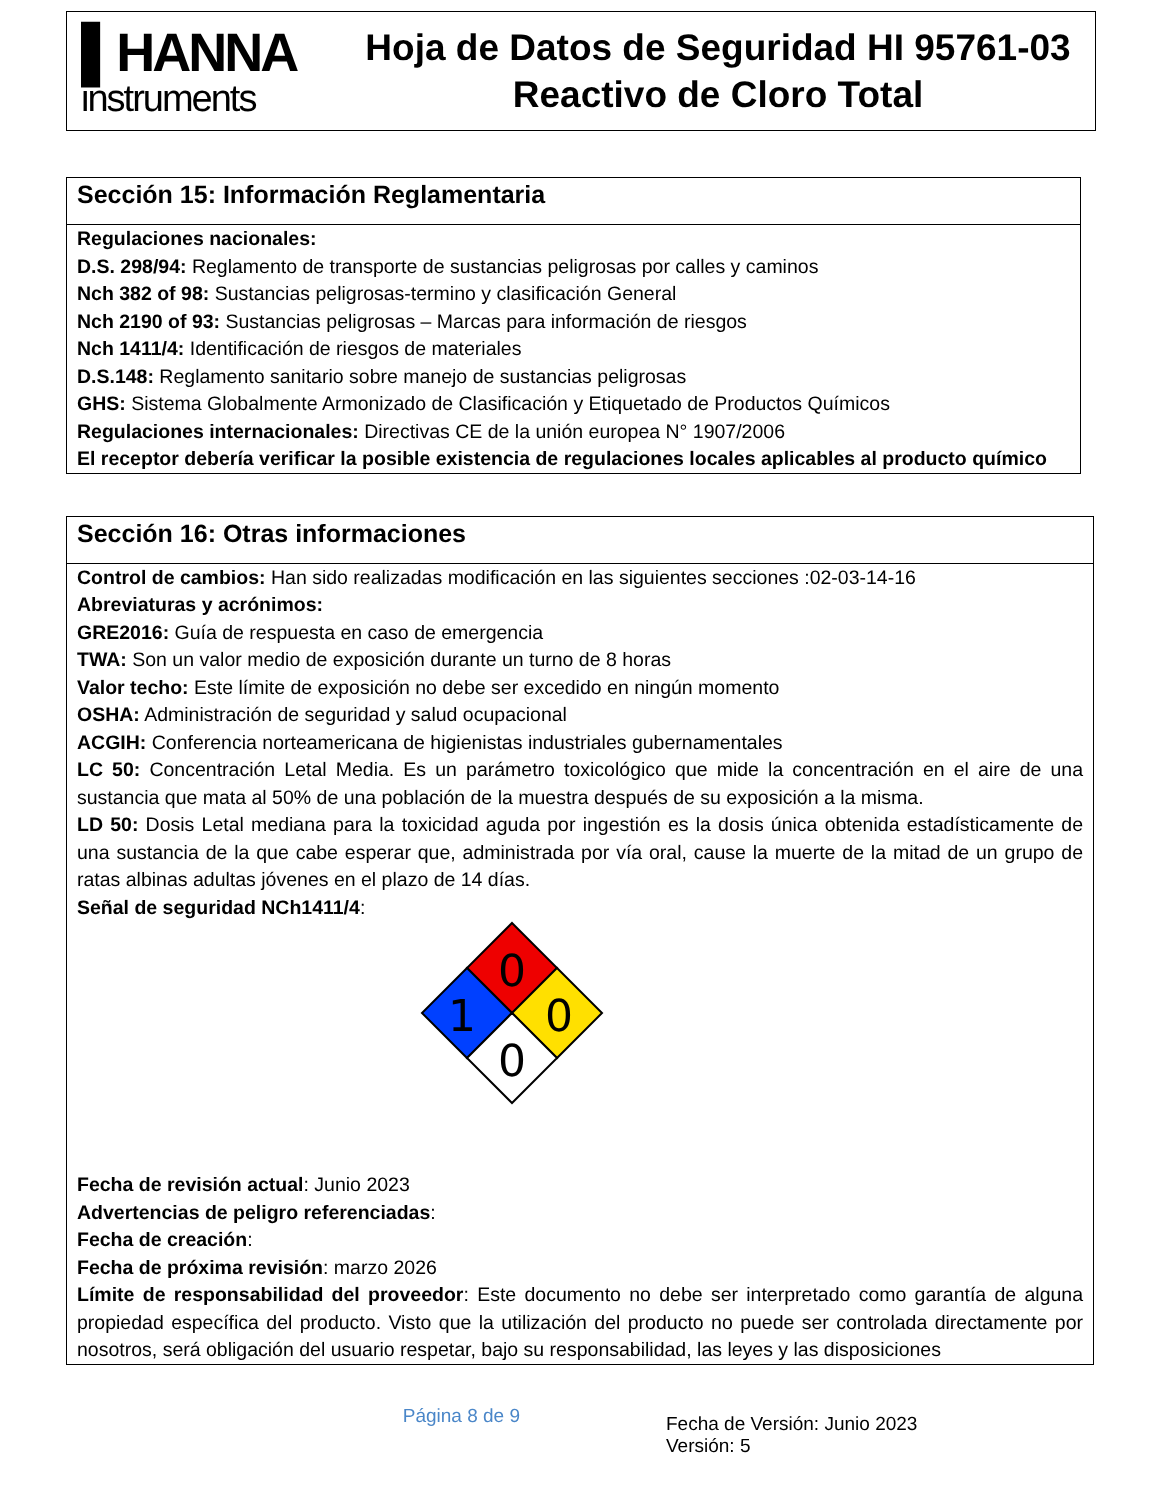▌HANNA
instruments
Hoja de Datos de Seguridad HI 95761-03
Reactivo de Cloro Total
Sección 15: Información Reglamentaria
Regulaciones nacionales:
D.S. 298/94: Reglamento de transporte de sustancias peligrosas por calles y caminos
Nch 382 of 98: Sustancias peligrosas-termino y clasificación General
Nch 2190 of 93: Sustancias peligrosas – Marcas para información de riesgos
Nch 1411/4: Identificación de riesgos de materiales
D.S.148: Reglamento sanitario sobre manejo de sustancias peligrosas
GHS: Sistema Globalmente Armonizado de Clasificación y Etiquetado de Productos Químicos
Regulaciones internacionales: Directivas CE de la unión europea N° 1907/2006
El receptor debería verificar la posible existencia de regulaciones locales aplicables al producto químico
Sección 16: Otras informaciones
Control de cambios: Han sido realizadas modificación en las siguientes secciones :02-03-14-16
Abreviaturas y acrónimos:
GRE2016: Guía de respuesta en caso de emergencia
TWA: Son un valor medio de exposición durante un turno de 8 horas
Valor techo: Este límite de exposición no debe ser excedido en ningún momento
OSHA: Administración de seguridad y salud ocupacional
ACGIH: Conferencia norteamericana de higienistas industriales gubernamentales
LC 50: Concentración Letal Media. Es un parámetro toxicológico que mide la concentración en el aire de una sustancia que mata al 50% de una población de la muestra después de su exposición a la misma.
LD 50: Dosis Letal mediana para la toxicidad aguda por ingestión es la dosis única obtenida estadísticamente de una sustancia de la que cabe esperar que, administrada por vía oral, cause la muerte de la mitad de un grupo de ratas albinas adultas jóvenes en el plazo de 14 días.
Señal de seguridad NCh1411/4:
0
1
0
0
Fecha de revisión actual: Junio 2023
Advertencias de peligro referenciadas:
Fecha de creación:
Fecha de próxima revisión: marzo 2026
Límite de responsabilidad del proveedor: Este documento no debe ser interpretado como garantía de alguna propiedad específica del producto. Visto que la utilización del producto no puede ser controlada directamente por nosotros, será obligación del usuario respetar, bajo su responsabilidad, las leyes y las disposiciones
Página 8 de 9
Fecha de Versión: Junio 2023
Versión: 5